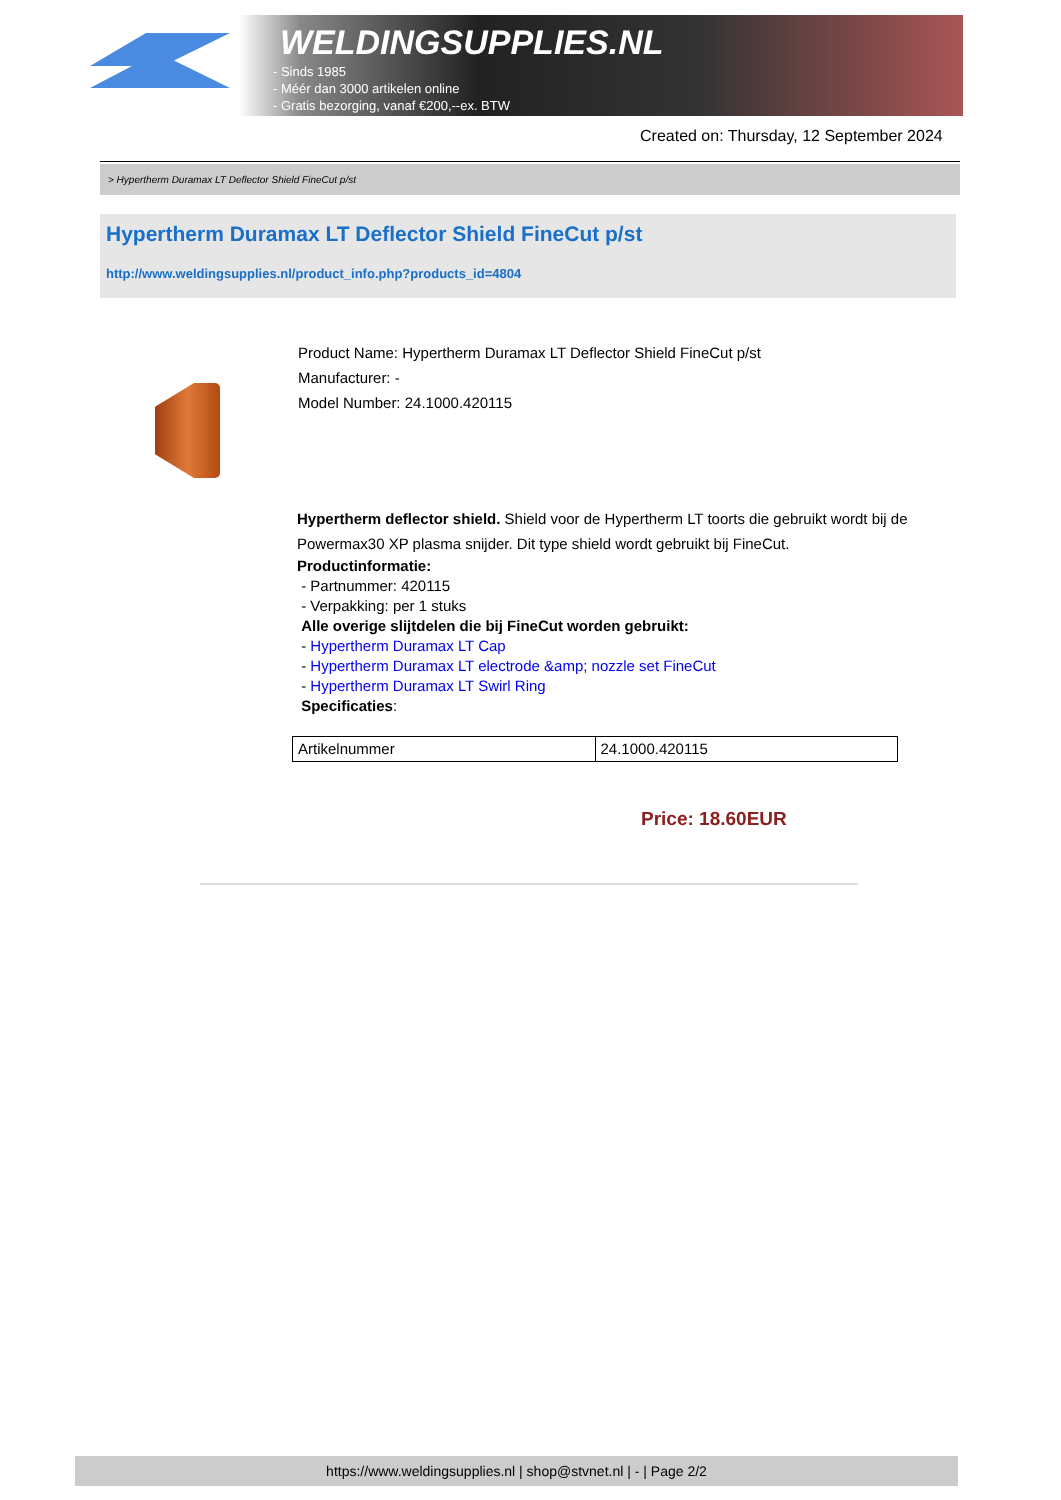WELDINGSUPPLIES.NL
- Sinds 1985
- Méér dan 3000 artikelen online
- Gratis bezorging, vanaf €200,--ex. BTW
Created on: Thursday, 12 September 2024
> Hypertherm Duramax LT Deflector Shield FineCut p/st
Hypertherm Duramax LT Deflector Shield FineCut p/st
http://www.weldingsupplies.nl/product_info.php?products_id=4804
Product Name: Hypertherm Duramax LT Deflector Shield FineCut p/st
Manufacturer: -
Model Number: 24.1000.420115
Hypertherm deflector shield. Shield voor de Hypertherm LT toorts die gebruikt wordt bij de Powermax30 XP plasma snijder. Dit type shield wordt gebruikt bij FineCut.
Productinformatie:
- Partnummer: 420115
- Verpakking: per 1 stuks
Alle overige slijtdelen die bij FineCut worden gebruikt:
- Hypertherm Duramax LT Cap
- Hypertherm Duramax LT electrode &amp; nozzle set FineCut
- Hypertherm Duramax LT Swirl Ring
Specificaties:
| Artikelnummer | 24.1000.420115 |
Price: 18.60EUR
https://www.weldingsupplies.nl | shop@stvnet.nl | - | Page 2/2